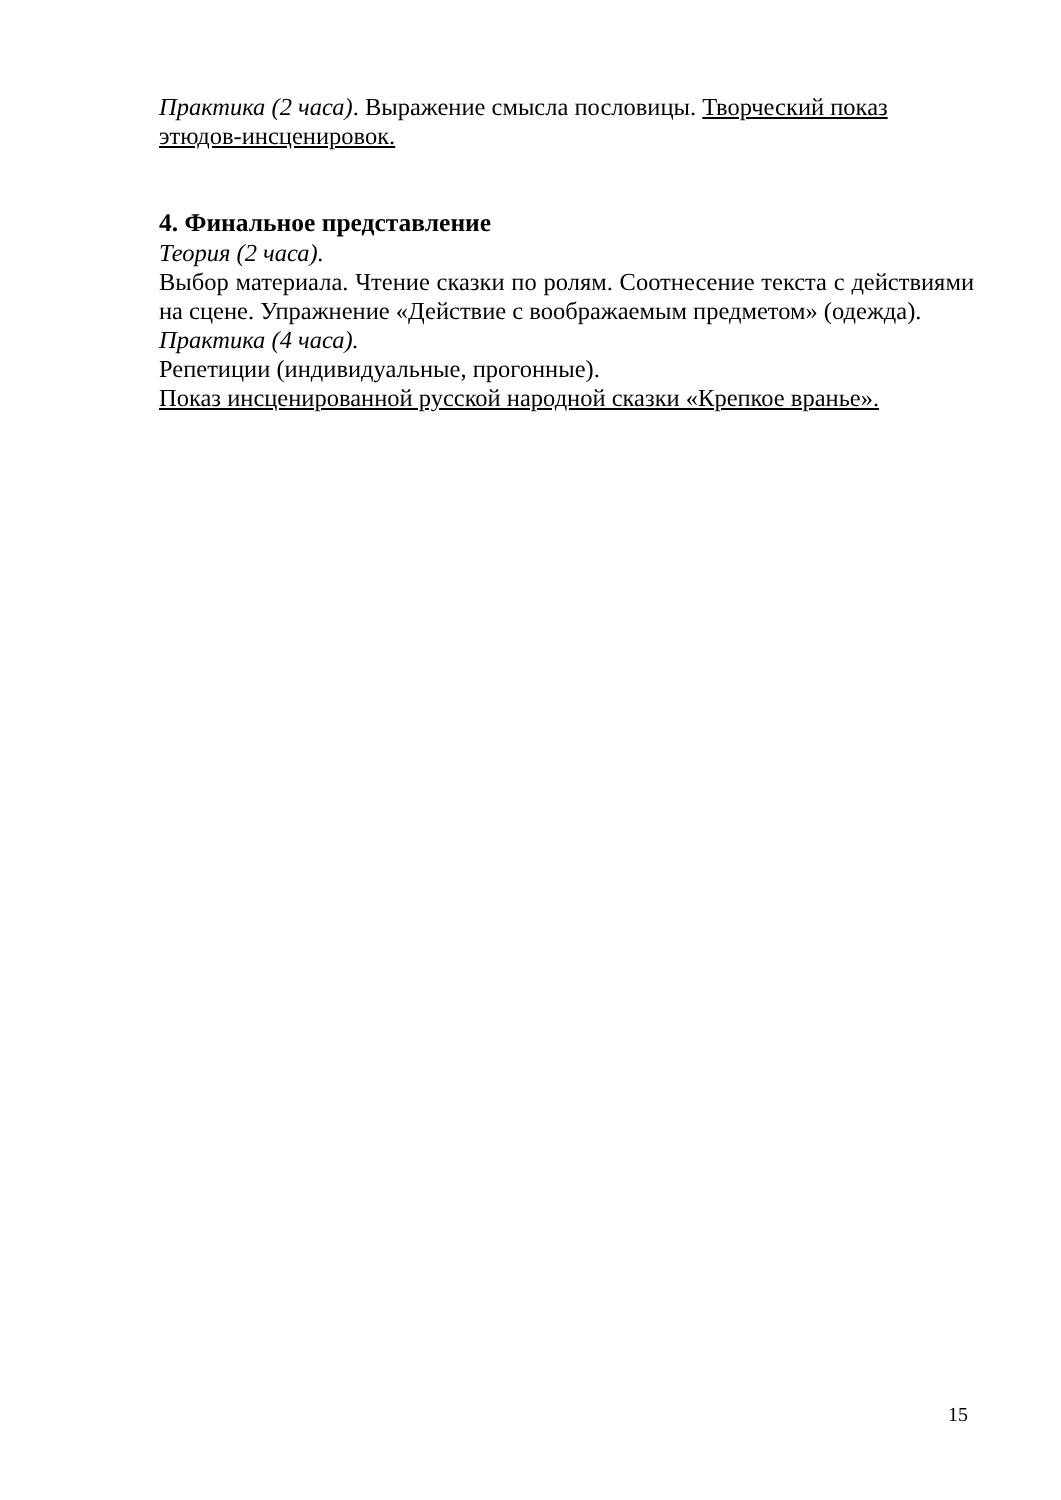Практика (2 часа). Выражение смысла пословицы. Творческий показ этюдов-инсценировок.
4. Финальное представление
Теория (2 часа).
Выбор материала. Чтение сказки по ролям. Соотнесение текста с действиями на сцене. Упражнение «Действие с воображаемым предметом» (одежда).
Практика (4 часа).
Репетиции (индивидуальные, прогонные).
Показ инсценированной русской народной сказки «Крепкое вранье».
15